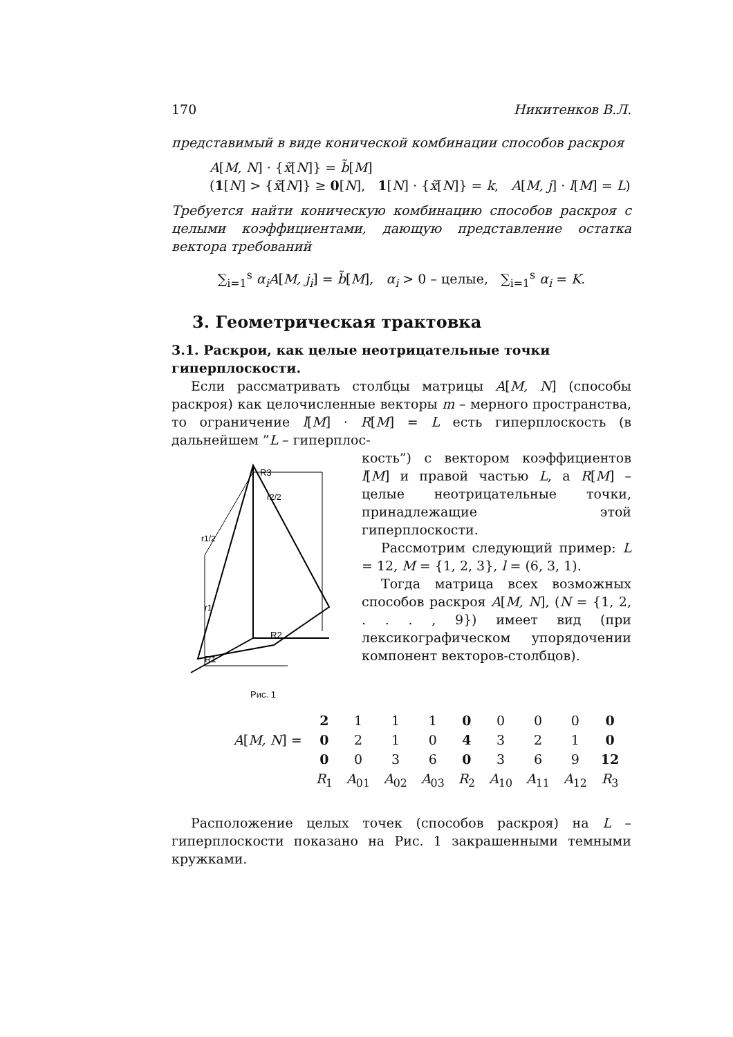170 Никитенков В.Л.
представимый в виде конической комбинации способов раскроя
A[M, N] · {x̃[N]} = b̃[M]
(1[N] > {x̃[N]} ≥ 0[N], 1[N] · {x̃[N]} = k, A[M, j] · l[M] = L)
Требуется найти коническую комбинацию способов раскроя с целыми коэффициентами, дающую представление остатка вектора требований
∑<sub>i=1</sub><sup>s</sup> α<sub>i</sub>A[M, j<sub>i</sub>] = b̃[M], α<sub>i</sub> > 0 – целые, ∑<sub>i=1</sub><sup>s</sup> α<sub>i</sub> = K.
3. Геометрическая трактовка
3.1. Раскрои, как целые неотрицательные точки гиперплоскости.
Если рассматривать столбцы матрицы A[M, N] (способы раскроя) как целочисленные векторы m – мерного пространства, то ограничение l[M] · R[M] = L есть гиперплоскость (в дальнейшем ”L – гиперплос-
R3
R2
R1
r2/2
r1/2
r1
Рис. 1
кость”) с вектором коэффициентов l[M] и правой частью L, а R[M] – целые неотрицательные точки, принадлежащие этой гиперплоскости.
Рассмотрим следующий пример: L = 12, M = {1, 2, 3}, l = (6, 3, 1).
Тогда матрица всех возможных способов раскроя A[M, N], (N = {1, 2, . . . , 9}) имеет вид (при лексикографическом упорядочении компонент векторов-столбцов).
| A [ M, N ] = | 2 | 1 | 1 | 1 | 0 | 0 | 0 | 0 | 0 |
| | 0 | 2 | 1 | 0 | 4 | 3 | 2 | 1 | 0 |
| | 0 | 0 | 3 | 6 | 0 | 3 | 6 | 9 | 12 |
| | R<sub>1</sub> | A<sub>01</sub> | A<sub>02</sub> | A<sub>03</sub> | R<sub>2</sub> | A<sub>10</sub> | A<sub>11</sub> | A<sub>12</sub> | R<sub>3</sub> |
Расположение целых точек (способов раскроя) на L – гиперплоскости показано на Рис. 1 закрашенными темными кружками.